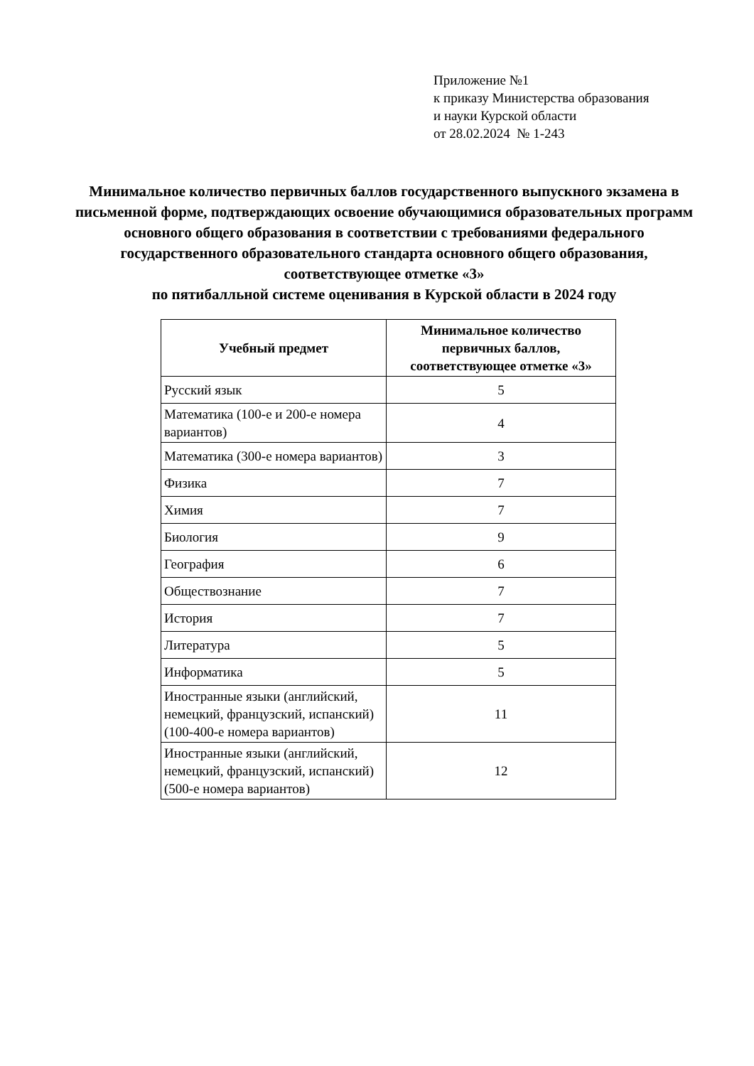Приложение №1
к приказу Министерства образования
и науки Курской области
от 28.02.2024 № 1-243
Минимальное количество первичных баллов государственного выпускного экзамена в письменной форме, подтверждающих освоение обучающимися образовательных программ основного общего образования в соответствии с требованиями федерального государственного образовательного стандарта основного общего образования, соответствующее отметке «3»
по пятибалльной системе оценивания в Курской области в 2024 году
| Учебный предмет | Минимальное количество первичных баллов, соответствующее отметке «3» |
| --- | --- |
| Русский язык | 5 |
| Математика (100-е и 200-е номера вариантов) | 4 |
| Математика (300-е номера вариантов) | 3 |
| Физика | 7 |
| Химия | 7 |
| Биология | 9 |
| География | 6 |
| Обществознание | 7 |
| История | 7 |
| Литература | 5 |
| Информатика | 5 |
| Иностранные языки (английский, немецкий, французский, испанский)(100-400-е номера вариантов) | 11 |
| Иностранные языки (английский, немецкий, французский, испанский)(500-е номера вариантов) | 12 |